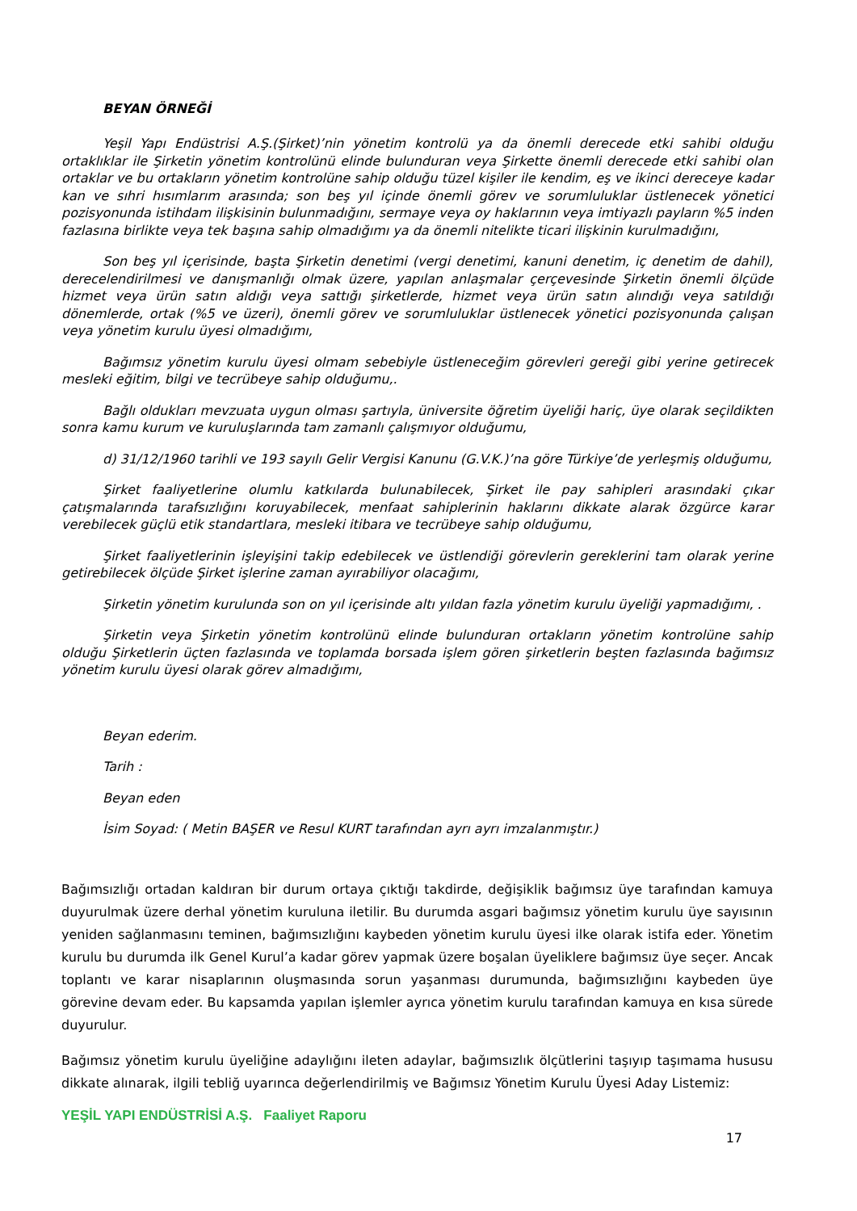BEYAN ÖRNEĞİ
Yeşil Yapı Endüstrisi A.Ş.(Şirket)’nin yönetim kontrolü ya da önemli derecede etki sahibi olduğu ortaklıklar ile Şirketin yönetim kontrolünü elinde bulunduran veya Şirkette önemli derecede etki sahibi olan ortaklar ve bu ortakların yönetim kontrolüne sahip olduğu tüzel kişiler ile kendim, eş ve ikinci dereceye kadar kan ve sıhri hısımlarım arasında; son beş yıl içinde önemli görev ve sorumluluklar üstlenecek yönetici pozisyonunda istihdam ilişkisinin bulunmadığını, sermaye veya oy haklarının veya imtiyazlı payların %5 inden fazlasına birlikte veya tek başına sahip olmadığımı ya da önemli nitelikte ticari ilişkinin kurulmadığını,
Son beş yıl içerisinde, başta Şirketin denetimi (vergi denetimi, kanuni denetim, iç denetim de dahil), derecelendirilmesi ve danışmanlığı olmak üzere, yapılan anlaşmalar çerçevesinde Şirketin önemli ölçüde hizmet veya ürün satın aldığı veya sattığı şirketlerde, hizmet veya ürün satın alındığı veya satıldığı dönemlerde, ortak (%5 ve üzeri), önemli görev ve sorumluluklar üstlenecek yönetici pozisyonunda çalışan veya yönetim kurulu üyesi olmadığımı,
Bağımsız yönetim kurulu üyesi olmam sebebiyle üstleneceğim görevleri gereği gibi yerine getirecek mesleki eğitim, bilgi ve tecrübeye sahip olduğumu,.
Bağlı oldukları mevzuata uygun olması şartıyla, üniversite öğretim üyeliği hariç, üye olarak seçildikten sonra kamu kurum ve kuruluşlarında tam zamanlı çalışmıyor olduğumu,
d) 31/12/1960 tarihli ve 193 sayılı Gelir Vergisi Kanunu (G.V.K.)’na göre Türkiye’de yerleşmiş olduğumu,
Şirket faaliyetlerine olumlu katkılarda bulunabilecek, Şirket ile pay sahipleri arasındaki çıkar çatışmalarında tarafsızlığını koruyabilecek, menfaat sahiplerinin haklarını dikkate alarak özgürce karar verebilecek güçlü etik standartlara, mesleki itibara ve tecrübeye sahip olduğumu,
Şirket faaliyetlerinin işleyişini takip edebilecek ve üstlendiği görevlerin gereklerini tam olarak yerine getirebilecek ölçüde Şirket işlerine zaman ayırabiliyor olacağımı,
Şirketin yönetim kurulunda son on yıl içerisinde altı yıldan fazla yönetim kurulu üyeliği yapmadığımı, .
Şirketin veya Şirketin yönetim kontrolünü elinde bulunduran ortakların yönetim kontrolüne sahip olduğu Şirketlerin üçten fazlasında ve toplamda borsada işlem gören şirketlerin beşten fazlasında bağımsız yönetim kurulu üyesi olarak görev almadığımı,
Beyan ederim.
Tarih :
Beyan eden
İsim Soyad: ( Metin BAŞER ve Resul KURT tarafından ayrı ayrı imzalanmıştır.)
Bağımsızlığı ortadan kaldıran bir durum ortaya çıktığı takdirde, değişiklik bağımsız üye tarafından kamuya duyurulmak üzere derhal yönetim kuruluna iletilir. Bu durumda asgari bağımsız yönetim kurulu üye sayısının yeniden sağlanmasını teminen, bağımsızlığını kaybeden yönetim kurulu üyesi ilke olarak istifa eder. Yönetim kurulu bu durumda ilk Genel Kurul’a kadar görev yapmak üzere boşalan üyeliklere bağımsız üye seçer. Ancak toplantı ve karar nisaplarının oluşmasında sorun yaşanması durumunda, bağımsızlığını kaybeden üye görevine devam eder. Bu kapsamda yapılan işlemler ayrıca yönetim kurulu tarafından kamuya en kısa sürede duyurulur.
Bağımsız yönetim kurulu üyeliğine adaylığını ileten adaylar, bağımsızlık ölçütlerini taşıyıp taşımama hususu dikkate alınarak, ilgili tebliğ uyarınca değerlendirilmiş ve Bağımsız Yönetim Kurulu Üyesi Aday Listemiz:
YEŞİL YAPI ENDÜSTRİSİ A.Ş. Faaliyet Raporu
17